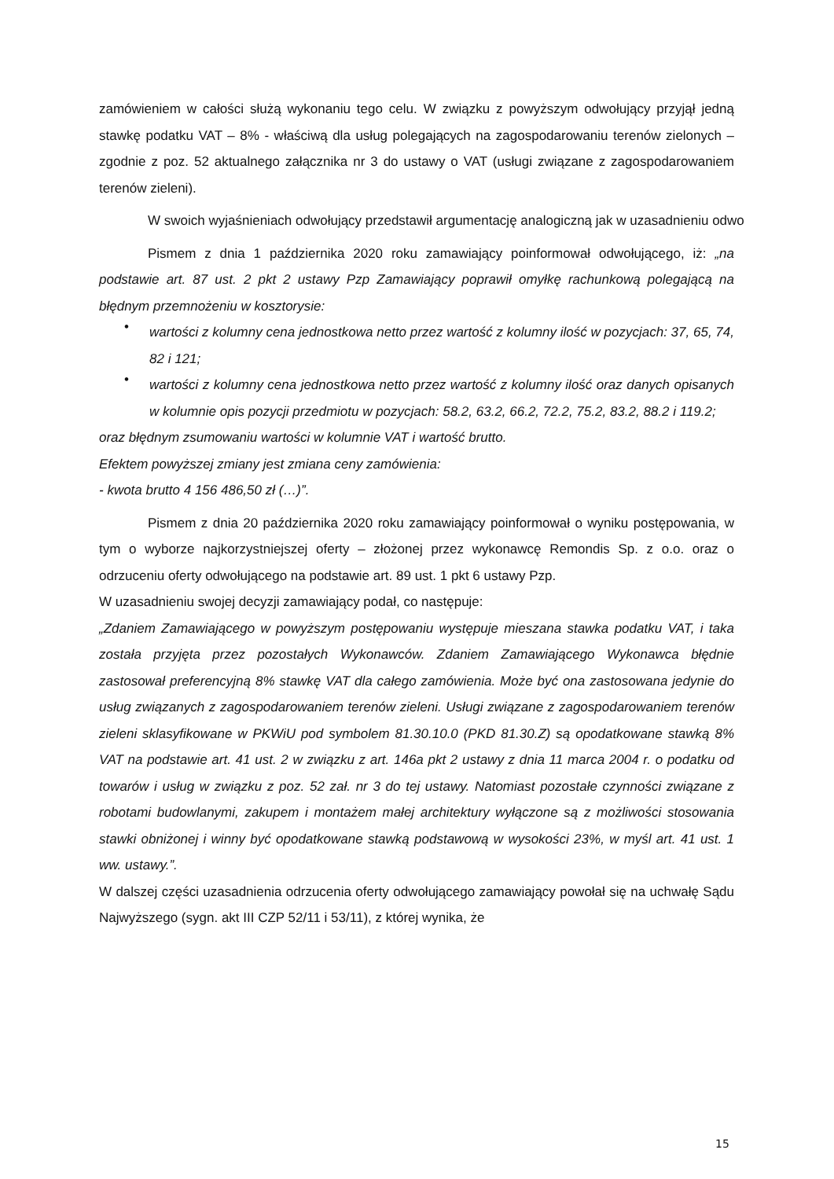zamówieniem w całości służą wykonaniu tego celu. W związku z powyższym odwołujący przyjął jedną stawkę podatku VAT – 8% - właściwą dla usług polegających na zagospodarowaniu terenów zielonych – zgodnie z poz. 52 aktualnego załącznika nr 3 do ustawy o VAT (usługi związane z zagospodarowaniem terenów zieleni).
W swoich wyjaśnieniach odwołujący przedstawił argumentację analogiczną jak w uzasadnieniu odwo
Pismem z dnia 1 października 2020 roku zamawiający poinformował odwołującego, iż: „na podstawie art. 87 ust. 2 pkt 2 ustawy Pzp Zamawiający poprawił omyłkę rachunkową polegającą na błędnym przemnożeniu w kosztorysie:
•
wartości z kolumny cena jednostkowa netto przez wartość z kolumny ilość w pozycjach: 37, 65, 74, 82 i 121;
•
wartości z kolumny cena jednostkowa netto przez wartość z kolumny ilość oraz danych opisanych w kolumnie opis pozycji przedmiotu w pozycjach: 58.2, 63.2, 66.2, 72.2, 75.2, 83.2, 88.2 i 119.2;
oraz błędnym zsumowaniu wartości w kolumnie VAT i wartość brutto.
Efektem powyższej zmiany jest zmiana ceny zamówienia:
- kwota brutto 4 156 486,50 zł (…)”.
Pismem z dnia 20 października 2020 roku zamawiający poinformował o wyniku postępowania, w tym o wyborze najkorzystniejszej oferty – złożonej przez wykonawcę Remondis Sp. z o.o. oraz o odrzuceniu oferty odwołującego na podstawie art. 89 ust. 1 pkt 6 ustawy Pzp.
W uzasadnieniu swojej decyzji zamawiający podał, co następuje:
„Zdaniem Zamawiającego w powyższym postępowaniu występuje mieszana stawka podatku VAT, i taka została przyjęta przez pozostałych Wykonawców. Zdaniem Zamawiającego Wykonawca błędnie zastosował preferencyjną 8% stawkę VAT dla całego zamówienia. Może być ona zastosowana jedynie do usług związanych z zagospodarowaniem terenów zieleni. Usługi związane z zagospodarowaniem terenów zieleni sklasyfikowane w PKWiU pod symbolem 81.30.10.0 (PKD 81.30.Z) są opodatkowane stawką 8% VAT na podstawie art. 41 ust. 2 w związku z art. 146a pkt 2 ustawy z dnia 11 marca 2004 r. o podatku od towarów i usług w związku z poz. 52 zał. nr 3 do tej ustawy. Natomiast pozostałe czynności związane z robotami budowlanymi, zakupem i montażem małej architektury wyłączone są z możliwości stosowania stawki obniżonej i winny być opodatkowane stawką podstawową w wysokości 23%, w myśl art. 41 ust. 1 ww. ustawy.”.
W dalszej części uzasadnienia odrzucenia oferty odwołującego zamawiający powołał się na uchwałę Sądu Najwyższego (sygn. akt III CZP 52/11 i 53/11), z której wynika, że
15